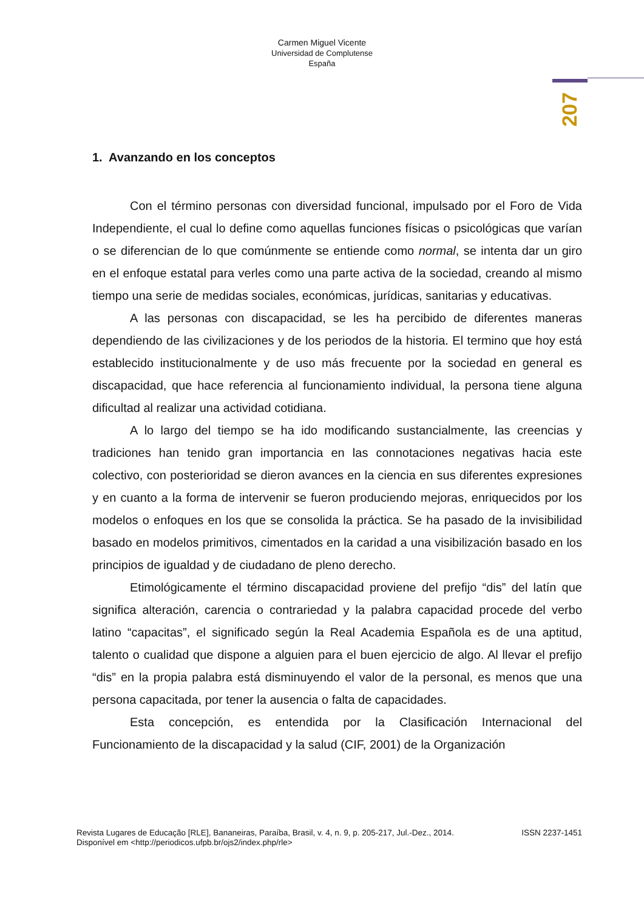Carmen Miguel Vicente
Universidad de Complutense
España
207
1. Avanzando en los conceptos
Con el término personas con diversidad funcional, impulsado por el Foro de Vida Independiente, el cual lo define como aquellas funciones físicas o psicológicas que varían o se diferencian de lo que comúnmente se entiende como normal, se intenta dar un giro en el enfoque estatal para verles como una parte activa de la sociedad, creando al mismo tiempo una serie de medidas sociales, económicas, jurídicas, sanitarias y educativas.
A las personas con discapacidad, se les ha percibido de diferentes maneras dependiendo de las civilizaciones y de los periodos de la historia. El termino que hoy está establecido institucionalmente y de uso más frecuente por la sociedad en general es discapacidad, que hace referencia al funcionamiento individual, la persona tiene alguna dificultad al realizar una actividad cotidiana.
A lo largo del tiempo se ha ido modificando sustancialmente, las creencias y tradiciones han tenido gran importancia en las connotaciones negativas hacia este colectivo, con posterioridad se dieron avances en la ciencia en sus diferentes expresiones y en cuanto a la forma de intervenir se fueron produciendo mejoras, enriquecidos por los modelos o enfoques en los que se consolida la práctica. Se ha pasado de la invisibilidad basado en modelos primitivos, cimentados en la caridad a una visibilización basado en los principios de igualdad y de ciudadano de pleno derecho.
Etimológicamente el término discapacidad proviene del prefijo “dis” del latín que significa alteración, carencia o contrariedad y la palabra capacidad procede del verbo latino “capacitas”, el significado según la Real Academia Española es de una aptitud, talento o cualidad que dispone a alguien para el buen ejercicio de algo. Al llevar el prefijo “dis” en la propia palabra está disminuyendo el valor de la personal, es menos que una persona capacitada, por tener la ausencia o falta de capacidades.
Esta concepción, es entendida por la Clasificación Internacional del Funcionamiento de la discapacidad y la salud (CIF, 2001) de la Organización
Revista Lugares de Educação [RLE], Bananeiras, Paraíba, Brasil, v. 4, n. 9, p. 205-217, Jul.-Dez., 2014. ISSN 2237-1451
Disponível em <http://periodicos.ufpb.br/ojs2/index.php/rle>